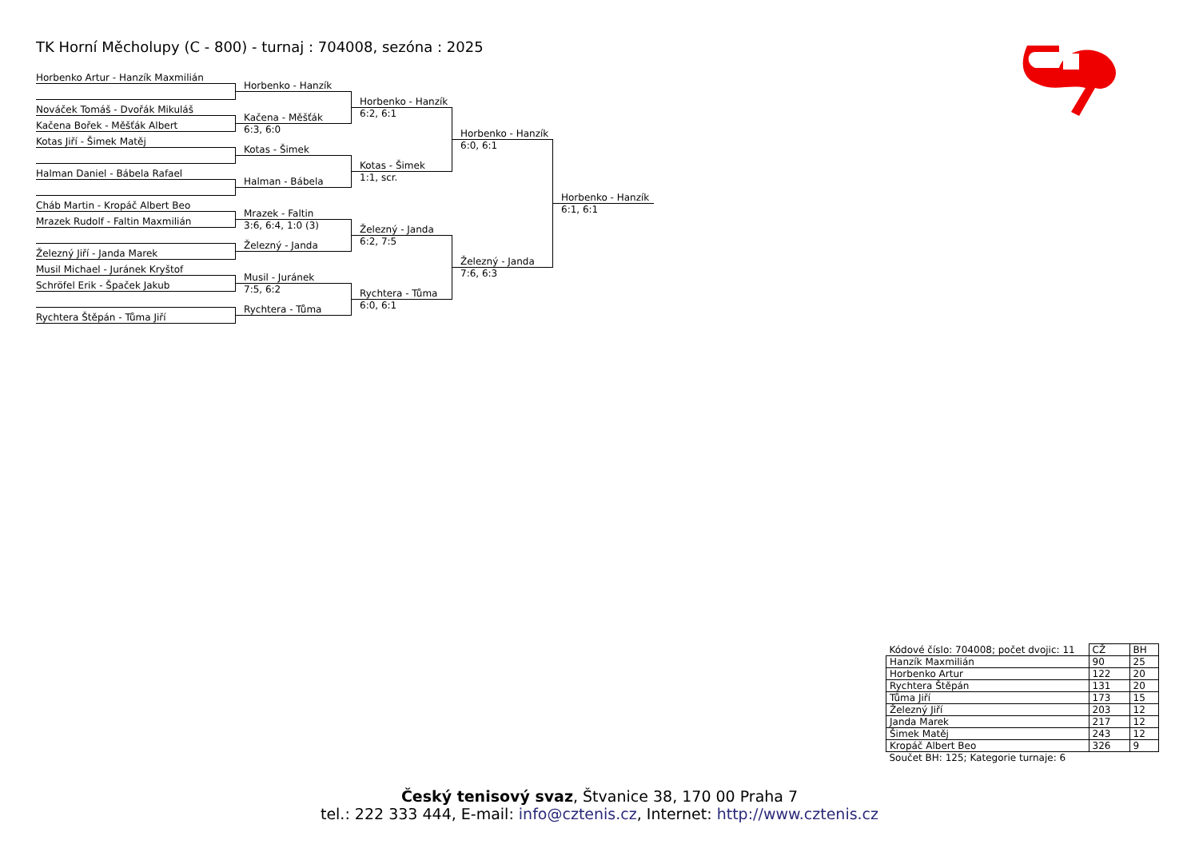TK Horní Měcholupy (C - 800) - turnaj : 704008, sezóna : 2025
Horbenko Artur - Hanzík Maxmilián
Nováček Tomáš - Dvořák Mikuláš
Kačena Bořek - Měšťák Albert
Kotas Jiří - Šimek Matěj
Halman Daniel - Bábela Rafael
Cháb Martin - Kropáč Albert Beo
Mrazek Rudolf - Faltin Maxmilián
Železný Jiří - Janda Marek
Musil Michael - Juránek Kryštof
Schröfel Erik - Špaček Jakub
Rychtera Štěpán - Tůma Jiří
Horbenko - Hanzík
Kačena - Měšťák
6:3, 6:0
Kotas - Šimek
Halman - Bábela
Mrazek - Faltin
3:6, 6:4, 1:0 (3)
Železný - Janda
Musil - Juránek
7:5, 6:2
Rychtera - Tůma
Horbenko - Hanzík
6:2, 6:1
Kotas - Šimek
1:1, scr.
Železný - Janda
6:2, 7:5
Rychtera - Tůma
6:0, 6:1
Horbenko - Hanzík
6:0, 6:1
Železný - Janda
7:6, 6:3
Horbenko - Hanzík
6:1, 6:1
| Kódové číslo: 704008; počet dvojic: 11 | CŽ | BH |
| Hanzík Maxmilián | 90 | 25 |
| Horbenko Artur | 122 | 20 |
| Rychtera Štěpán | 131 | 20 |
| Tůma Jiří | 173 | 15 |
| Železný Jiří | 203 | 12 |
| Janda Marek | 217 | 12 |
| Šimek Matěj | 243 | 12 |
| Kropáč Albert Beo | 326 | 9 |
| Součet BH: 125; Kategorie turnaje: 6 | | |
Český tenisový svaz, Štvanice 38, 170 00 Praha 7
tel.: 222 333 444, E-mail: info@cztenis.cz, Internet: http://www.cztenis.cz